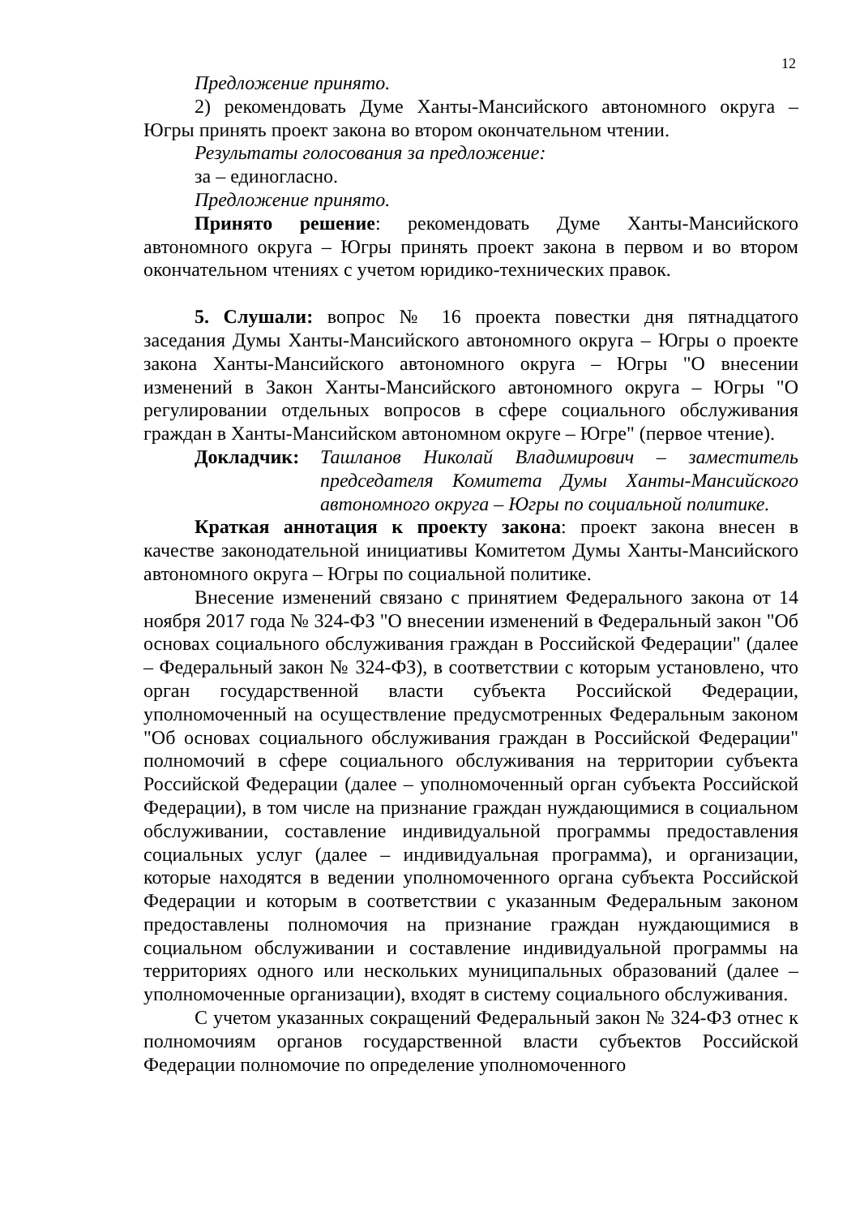12
Предложение принято.
2) рекомендовать Думе Ханты-Мансийского автономного округа – Югры принять проект закона во втором окончательном чтении.
Результаты голосования за предложение:
за – единогласно.
Предложение принято.
Принято решение: рекомендовать Думе Ханты-Мансийского автономного округа – Югры принять проект закона в первом и во втором окончательном чтениях с учетом юридико-технических правок.
5. Слушали: вопрос № 16 проекта повестки дня пятнадцатого заседания Думы Ханты-Мансийского автономного округа – Югры о проекте закона Ханты-Мансийского автономного округа – Югры "О внесении изменений в Закон Ханты-Мансийского автономного округа – Югры "О регулировании отдельных вопросов в сфере социального обслуживания граждан в Ханты-Мансийском автономном округе – Югре" (первое чтение).
Докладчик: Ташланов Николай Владимирович – заместитель председателя Комитета Думы Ханты-Мансийского автономного округа – Югры по социальной политике.
Краткая аннотация к проекту закона: проект закона внесен в качестве законодательной инициативы Комитетом Думы Ханты-Мансийского автономного округа – Югры по социальной политике.
Внесение изменений связано с принятием Федерального закона от 14 ноября 2017 года № 324-ФЗ "О внесении изменений в Федеральный закон "Об основах социального обслуживания граждан в Российской Федерации" (далее – Федеральный закон № 324-ФЗ), в соответствии с которым установлено, что орган государственной власти субъекта Российской Федерации, уполномоченный на осуществление предусмотренных Федеральным законом "Об основах социального обслуживания граждан в Российской Федерации" полномочий в сфере социального обслуживания на территории субъекта Российской Федерации (далее – уполномоченный орган субъекта Российской Федерации), в том числе на признание граждан нуждающимися в социальном обслуживании, составление индивидуальной программы предоставления социальных услуг (далее – индивидуальная программа), и организации, которые находятся в ведении уполномоченного органа субъекта Российской Федерации и которым в соответствии с указанным Федеральным законом предоставлены полномочия на признание граждан нуждающимися в социальном обслуживании и составление индивидуальной программы на территориях одного или нескольких муниципальных образований (далее – уполномоченные организации), входят в систему социального обслуживания.
С учетом указанных сокращений Федеральный закон № 324-ФЗ отнес к полномочиям органов государственной власти субъектов Российской Федерации полномочие по определение уполномоченного